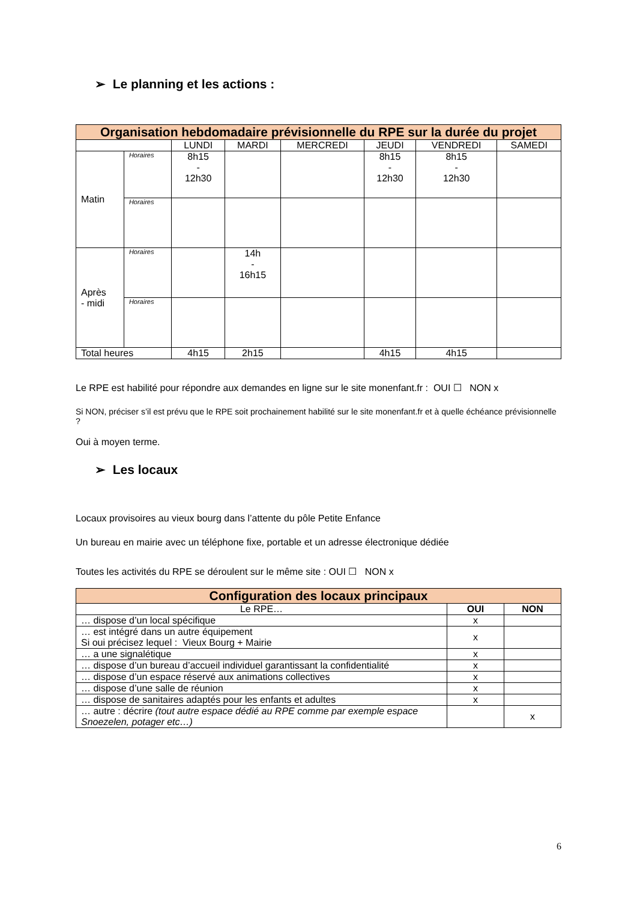➢ Le planning et les actions :
| Organisation hebdomadaire prévisionnelle du RPE sur la durée du projet | | | | | | | |
| | | LUNDI | MARDI | MERCREDI | JEUDI | VENDREDI | SAMEDI |
| Matin | Horaires | 8h15 - 12h30 | | | 8h15 - 12h30 | 8h15 - 12h30 | |
| | Horaires | | | | | | |
| Après - midi | Horaires | | 14h - 16h15 | | | | |
| | Horaires | | | | | | |
| Total heures | | 4h15 | 2h15 | | 4h15 | 4h15 | |
Le RPE est habilité pour répondre aux demandes en ligne sur le site monenfant.fr : OUI ☐ NON x
Si NON, préciser s’il est prévu que le RPE soit prochainement habilité sur le site monenfant.fr et à quelle échéance prévisionnelle ?
Oui à moyen terme.
➢ Les locaux
Locaux provisoires au vieux bourg dans l’attente du pôle Petite Enfance
Un bureau en mairie avec un téléphone fixe, portable et un adresse électronique dédiée
Toutes les activités du RPE se déroulent sur le même site : OUI ☐ NON x
| Configuration des locaux principaux | | |
| Le RPE… | OUI | NON |
| … dispose d’un local spécifique | x | |
| … est intégré dans un autre équipement Si oui précisez lequel : Vieux Bourg + Mairie | x | |
| … a une signalétique | x | |
| … dispose d’un bureau d’accueil individuel garantissant la confidentialité | x | |
| … dispose d’un espace réservé aux animations collectives | x | |
| … dispose d’une salle de réunion | x | |
| … dispose de sanitaires adaptés pour les enfants et adultes | x | |
| … autre : décrire (tout autre espace dédié au RPE comme par exemple espace Snoezelen, potager etc…) | | x |
6